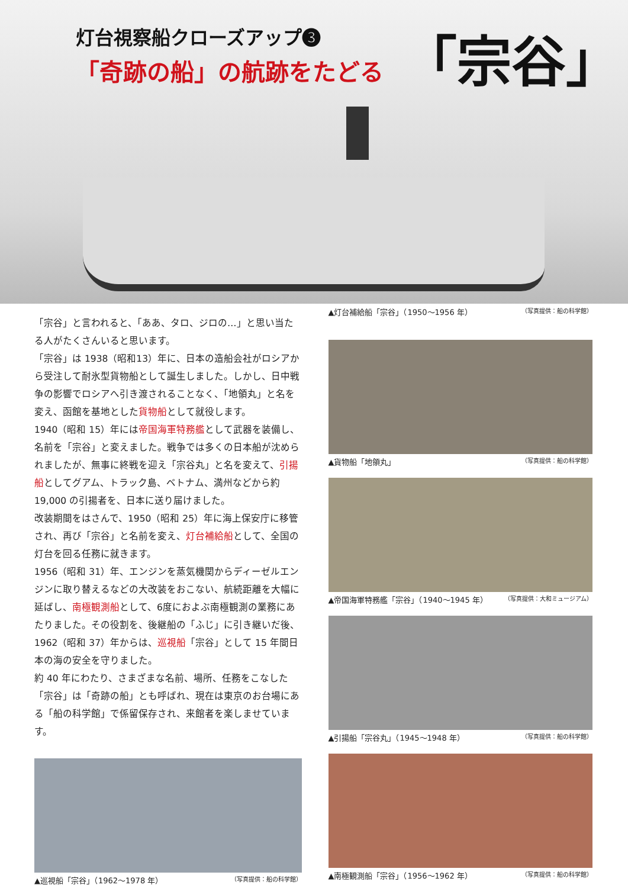灯台視察船クローズアップ❸
「奇跡の船」の航跡をたどる
「宗谷」
「宗谷」と言われると、「ああ、タロ、ジロの…」と思い当たる人がたくさんいると思います。
「宗谷」は 1938（昭和13）年に、日本の造船会社がロシアから受注して耐氷型貨物船として誕生しました。しかし、日中戦争の影響でロシアへ引き渡されることなく、「地領丸」と名を変え、函館を基地とした貨物船として就役します。
1940（昭和 15）年には帝国海軍特務艦として武器を装備し、名前を「宗谷」と変えました。戦争では多くの日本船が沈められましたが、無事に終戦を迎え「宗谷丸」と名を変えて、引揚船としてグアム、トラック島、ベトナム、満州などから約 19,000 の引揚者を、日本に送り届けました。
改装期間をはさんで、1950（昭和 25）年に海上保安庁に移管され、再び「宗谷」と名前を変え、灯台補給船として、全国の灯台を回る任務に就きます。
1956（昭和 31）年、エンジンを蒸気機関からディーゼルエンジンに取り替えるなどの大改装をおこない、航続距離を大幅に延ばし、南極観測船として、6度におよぶ南極観測の業務にあたりました。その役割を、後継船の「ふじ」に引き継いだ後、1962（昭和 37）年からは、巡視船「宗谷」として 15 年間日本の海の安全を守りました。
約 40 年にわたり、さまざまな名前、場所、任務をこなした「宗谷」は「奇跡の船」とも呼ばれ、現在は東京のお台場にある「船の科学館」で係留保存され、来館者を楽しませています。
▲巡視船「宗谷」（1962〜1978 年） （写真提供：船の科学館）
▲灯台補給船「宗谷」（1950〜1956 年） （写真提供：船の科学館）
▲貨物船「地領丸」 （写真提供：船の科学館）
▲帝国海軍特務艦「宗谷」（1940〜1945 年） （写真提供：大和ミュージアム）
▲引揚船「宗谷丸」（1945〜1948 年） （写真提供：船の科学館）
▲南極観測船「宗谷」（1956〜1962 年） （写真提供：船の科学館）